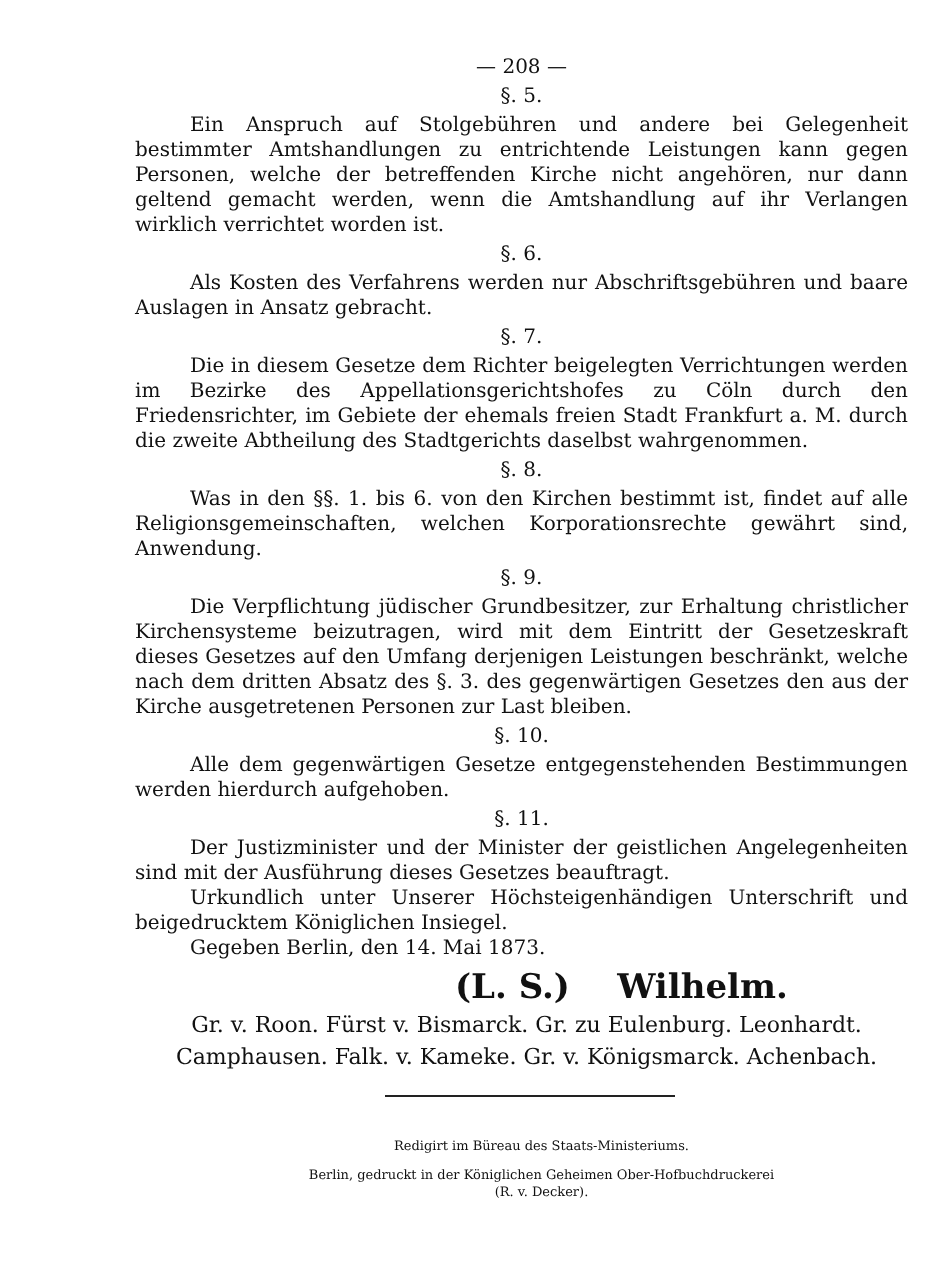— 208 —
§. 5.
Ein Anspruch auf Stolgebühren und andere bei Gelegenheit bestimmter Amtshandlungen zu entrichtende Leistungen kann gegen Personen, welche der betreffenden Kirche nicht angehören, nur dann geltend gemacht werden, wenn die Amtshandlung auf ihr Verlangen wirklich verrichtet worden ist.
§. 6.
Als Kosten des Verfahrens werden nur Abschriftsgebühren und baare Auslagen in Ansatz gebracht.
§. 7.
Die in diesem Gesetze dem Richter beigelegten Verrichtungen werden im Bezirke des Appellationsgerichtshofes zu Cöln durch den Friedensrichter, im Gebiete der ehemals freien Stadt Frankfurt a. M. durch die zweite Abtheilung des Stadtgerichts daselbst wahrgenommen.
§. 8.
Was in den §§. 1. bis 6. von den Kirchen bestimmt ist, findet auf alle Religionsgemeinschaften, welchen Korporationsrechte gewährt sind, Anwendung.
§. 9.
Die Verpflichtung jüdischer Grundbesitzer, zur Erhaltung christlicher Kirchensysteme beizutragen, wird mit dem Eintritt der Gesetzeskraft dieses Gesetzes auf den Umfang derjenigen Leistungen beschränkt, welche nach dem dritten Absatz des §. 3. des gegenwärtigen Gesetzes den aus der Kirche ausgetretenen Personen zur Last bleiben.
§. 10.
Alle dem gegenwärtigen Gesetze entgegenstehenden Bestimmungen werden hierdurch aufgehoben.
§. 11.
Der Justizminister und der Minister der geistlichen Angelegenheiten sind mit der Ausführung dieses Gesetzes beauftragt.
Urkundlich unter Unserer Höchsteigenhändigen Unterschrift und beigedrucktem Königlichen Insiegel.
Gegeben Berlin, den 14. Mai 1873.
(L. S.) Wilhelm.
Gr. v. Roon. Fürst v. Bismarck. Gr. zu Eulenburg. Leonhardt.
Camphausen. Falk. v. Kameke. Gr. v. Königsmarck. Achenbach.
Redigirt im Büreau des Staats-Ministeriums.
Berlin, gedruckt in der Königlichen Geheimen Ober-Hofbuchdruckerei
(R. v. Decker).